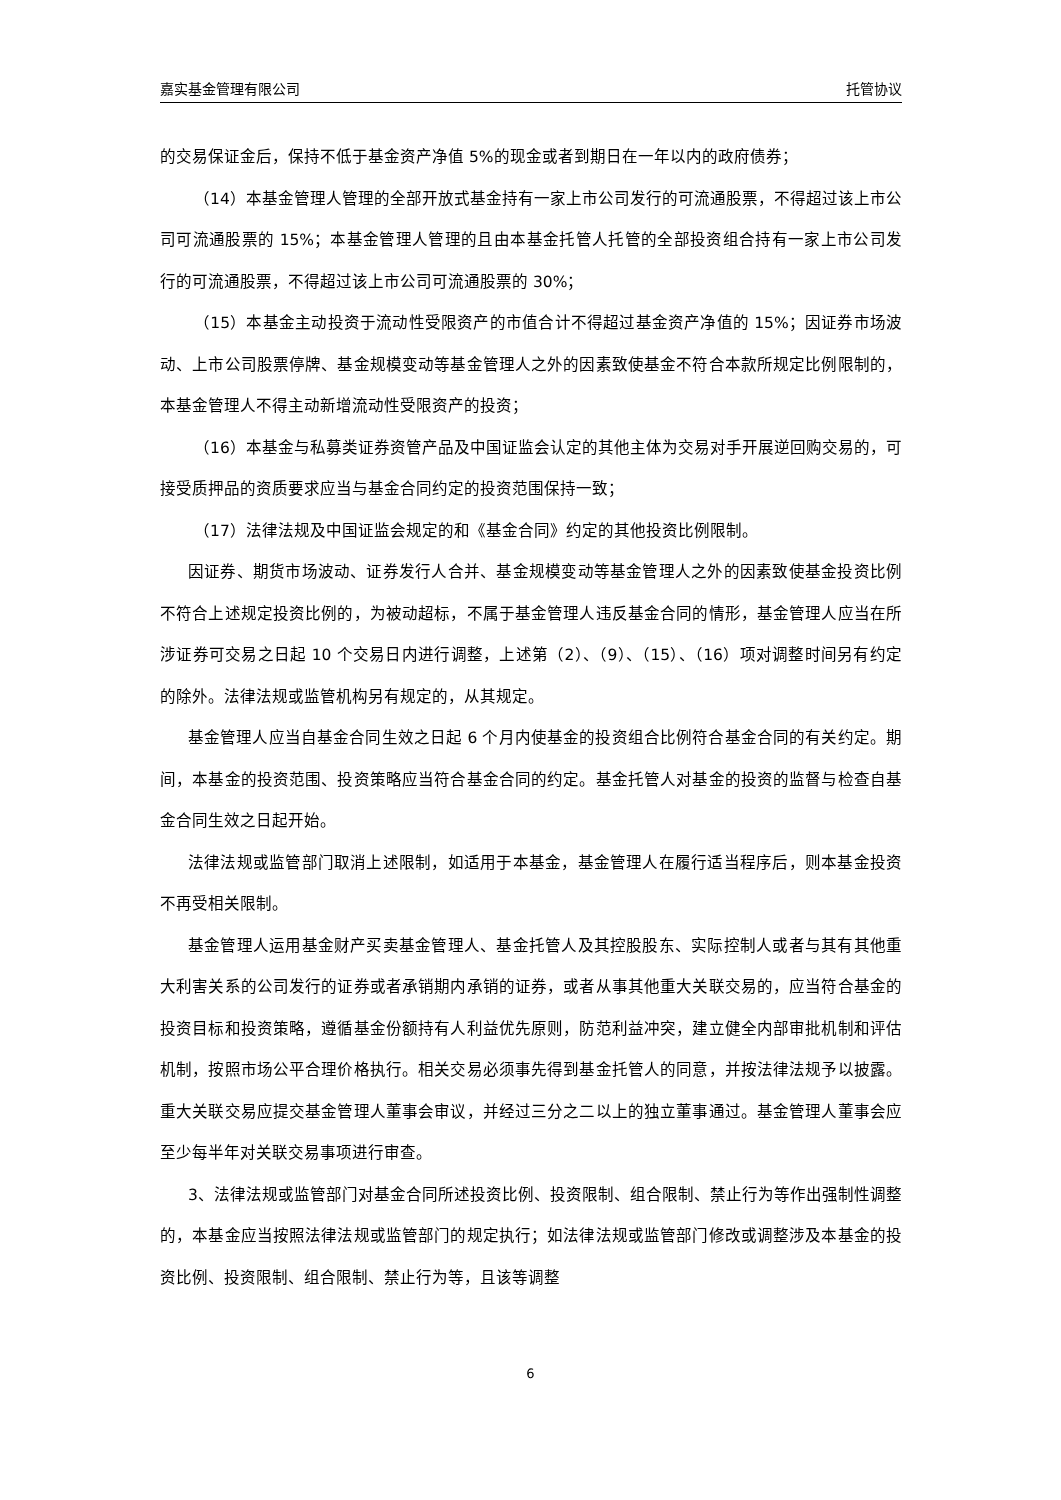嘉实基金管理有限公司 托管协议
的交易保证金后，保持不低于基金资产净值 5%的现金或者到期日在一年以内的政府债券；
（14）本基金管理人管理的全部开放式基金持有一家上市公司发行的可流通股票，不得超过该上市公司可流通股票的 15%；本基金管理人管理的且由本基金托管人托管的全部投资组合持有一家上市公司发行的可流通股票，不得超过该上市公司可流通股票的 30%；
（15）本基金主动投资于流动性受限资产的市值合计不得超过基金资产净值的 15%；因证券市场波动、上市公司股票停牌、基金规模变动等基金管理人之外的因素致使基金不符合本款所规定比例限制的，本基金管理人不得主动新增流动性受限资产的投资；
（16）本基金与私募类证券资管产品及中国证监会认定的其他主体为交易对手开展逆回购交易的，可接受质押品的资质要求应当与基金合同约定的投资范围保持一致；
（17）法律法规及中国证监会规定的和《基金合同》约定的其他投资比例限制。
因证券、期货市场波动、证券发行人合并、基金规模变动等基金管理人之外的因素致使基金投资比例不符合上述规定投资比例的，为被动超标，不属于基金管理人违反基金合同的情形，基金管理人应当在所涉证券可交易之日起 10 个交易日内进行调整，上述第（2）、（9）、（15）、（16）项对调整时间另有约定的除外。法律法规或监管机构另有规定的，从其规定。
基金管理人应当自基金合同生效之日起 6 个月内使基金的投资组合比例符合基金合同的有关约定。期间，本基金的投资范围、投资策略应当符合基金合同的约定。基金托管人对基金的投资的监督与检查自基金合同生效之日起开始。
法律法规或监管部门取消上述限制，如适用于本基金，基金管理人在履行适当程序后，则本基金投资不再受相关限制。
基金管理人运用基金财产买卖基金管理人、基金托管人及其控股股东、实际控制人或者与其有其他重大利害关系的公司发行的证券或者承销期内承销的证券，或者从事其他重大关联交易的，应当符合基金的投资目标和投资策略，遵循基金份额持有人利益优先原则，防范利益冲突，建立健全内部审批机制和评估机制，按照市场公平合理价格执行。相关交易必须事先得到基金托管人的同意，并按法律法规予以披露。重大关联交易应提交基金管理人董事会审议，并经过三分之二以上的独立董事通过。基金管理人董事会应至少每半年对关联交易事项进行审查。
3、法律法规或监管部门对基金合同所述投资比例、投资限制、组合限制、禁止行为等作出强制性调整的，本基金应当按照法律法规或监管部门的规定执行；如法律法规或监管部门修改或调整涉及本基金的投资比例、投资限制、组合限制、禁止行为等，且该等调整
6